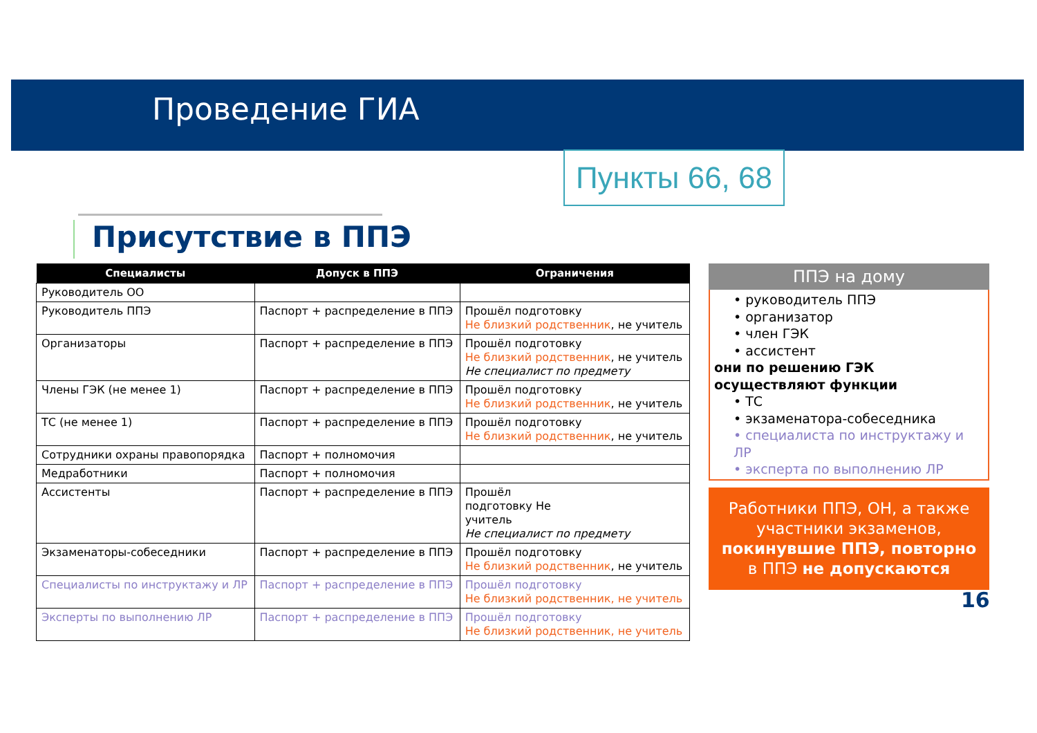Проведение ГИА
Пункты 66, 68
Присутствие в ППЭ
| Специалисты | Допуск в ППЭ | Ограничения |
| --- | --- | --- |
| Руководитель ОО | | |
| Руководитель ППЭ | Паспорт + распределение в ППЭ | Прошёл подготовку Не близкий родственник , не учитель |
| Организаторы | Паспорт + распределение в ППЭ | Прошёл подготовку Не близкий родственник , не учитель Не специалист по предмету |
| Члены ГЭК (не менее 1) | Паспорт + распределение в ППЭ | Прошёл подготовку Не близкий родственник , не учитель |
| ТС (не менее 1) | Паспорт + распределение в ППЭ | Прошёл подготовку Не близкий родственник , не учитель |
| Сотрудники охраны правопорядка | Паспорт + полномочия | |
| Медработники | Паспорт + полномочия | |
| Ассистенты | Паспорт + распределение в ППЭ | Прошёл подготовку Не учитель Не специалист по предмету |
| Экзаменаторы-собеседники | Паспорт + распределение в ППЭ | Прошёл подготовку Не близкий родственник , не учитель |
| Специалисты по инструктажу и ЛР | Паспорт + распределение в ППЭ | Прошёл подготовку Не близкий родственник, не учитель |
| Эксперты по выполнению ЛР | Паспорт + распределение в ППЭ | Прошёл подготовку Не близкий родственник, не учитель |
ППЭ на дому
• руководитель ППЭ
• организатор
• член ГЭК
• ассистент
они по решению ГЭК осуществляют функции
• ТС
• экзаменатора-собеседника
• специалиста по инструктажу и ЛР
• эксперта по выполнению ЛР
Работники ППЭ, ОН, а также участники экзаменов, покинувшие ППЭ, повторно в ППЭ не допускаются
16